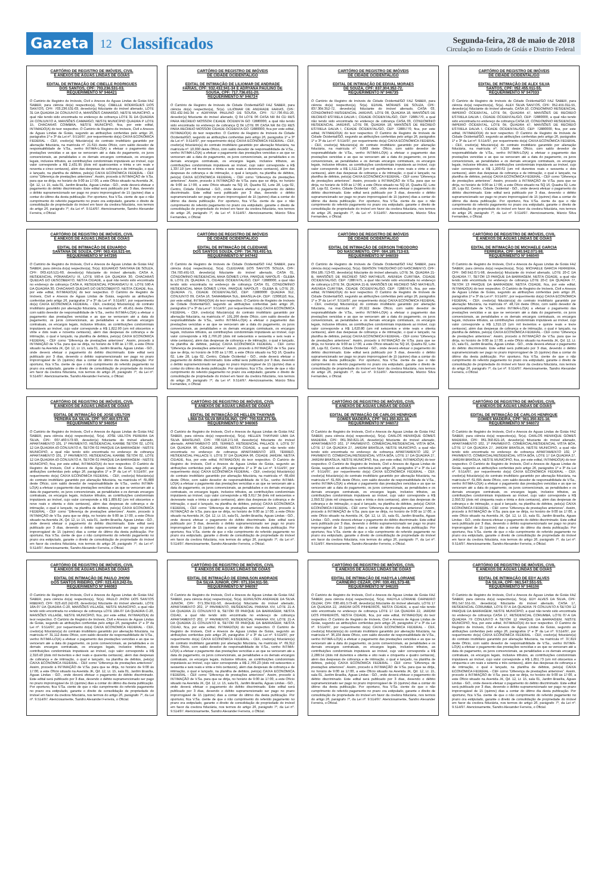Gazeta
12
Classificados
Segunda-feira, 28 de maio de 2018
Circulação no Estado de Goiás e Distrito Federal
CARTÓRIO DE REGISTRO DE IMÓVEIS, CIVIL
E ANEXOS DE ÁGUAS LINDAS DE GOIÁS
EDITAL DE INTIMAÇÃO DE CIBELLE RODRIGUES
DOS SANTOS, CPF: 703.236.531-03.
REQUERIMENTO Nº 946421
O Cartório de Registro de Imóveis, Civil e Anexos de Águas Lindas de Goiás FAZ SABER, para ciência do(a) respectivo(a), Sr(a). CIBELLE RODRIGUES DOS SANTOS, CPF: 703.236.531-03, devedor(a) fiduciante do imóvel alienado, LOTE 31 DA QUADRA 24 CONJUNTO A, MANSÕES CAMARGO, NESTE MUNICÍPIO, a qual não tendo sido encontrada no endereço de cobrança LOTE 31 DA QUADRA 24 CONJUNTO A, MANSÕES CAMARGO, NESTE MUNICÍPIO QUADRA P LOTE 15, CHÁCARAS COIMBRA, NESTE MUNICÍPIO, fica, por este edital, INTIMADO(A) do teor respectivo. O Cartório de Registro de Imóveis, Civil e Anexos de Águas Lindas de Goiás, segundo as atribuições conferidas pelo artigo 26, parágrafos 1º e 3º da Lei nº. 9.514/97, por requerimento do(a) CAIXA ECONOMICA FEDERAL - CEF, credor(a) fiduciário(a) do contrato imobiliário garantido por alienação fiduciária, na matrícula nº. 21.615 deste Ofício, com saldo devedor de responsabilidade de V.Sa., venho INTIMÁ-LO(A) a efetuar o pagamento das prestações vencidas e as que se venceram até a data do pagamento, os juros convencionais, as penalidades e os demais encargos contratuais, os encargos legais, inclusive tributos, as contribuições condominiais imputáveis ao imóvel, cujo valor corresponde a R$ 2,431.95 (dois mil quatrocentos e trinta e um reais e noventa e cinco centavos), além das despesas de cobrança e de intimação, o qual é lançado, na planilha de débitos, pelo(a) CAIXA ECONOMICA FEDERAL - CEF como "Diferença de prestações anteriores". Assim, procedo à INTIMAÇÃO de V.Sa. para que se dirija, no horário de 9:00 às 17:00, a este Ofício situado na Avenida JK, Qd. 12, Lt. 15, sala 01, Jardim Brasília, Águas Lindas - GO., onde deverá efetuar o pagamento do débito discriminado. Este edital será publicado por 3 dias, devendo o débito supramencionado ser pago no prazo improrrogável de 15 (quinze) dias a contar do último dia desta publicação. Por oportuno, fica V.Sa. ciente de que o não cumprimento do referido pagamento no prazo ora estipulado, garante o direito de consolidação de propriedade do imóvel em favor da credora fiduciária, nos termos do artigo 26, parágrafo 7º, da Lei nº. 9.514/97. Atenciosamente, Sandro Alexander Ferreira, o Oficial.
CARTÓRIO DE REGISTRO DE IMÓVEIS
DE CIDADE OCIDENTAL/GO
EDITAL DE INTIMAÇÃO DE LILIOMAR DE ANDRADE
FARIAS, CPF: 932.432.941-34 E ADRYANA PAULINO DE
SOUSA, CPF: 717.736.651-20.
REQUERIMENTO Nº 946724
O Cartório de Registro de Imóveis de Cidade Ocidental/GO FAZ SABER, para ciência do(a) respectivo(a), Sr(a). LILIOMAR DE ANDRADE FARIAS, CPF: 932.432.941-34 e ADRYANA PAULINO DE SOUSA, CPF: 717.736.651-20, devedor(a) fiduciante do imóvel alienado, Q 04 LOTE 06 CASA NR 84 CD RES PARA RECREIO MOSSOR CIDADE OCIDENTA GO 72880000, a qual não tendo sido encontrada no endereço de cobrança Q 04 LOTE 06 CASA NR 84 CD RES PARA RECREIO MOSSOR CIDADE OCIDENTA GO 72880000, fica por este edital, INTIMADO(A) do teor respectivo. O Cartório de Registro de Imóveis de Cidade Ocidental/GO, segundo as atribuições conferidas pelo artigo 26, parágrafos 1º e 3º da Lei nº. 9.514/97, por requerimento do(a) CAIXA ECONOMICA FEDERAL - CEF, credor(a) fiduciário(a) do contrato imobiliário garantido por alienação fiduciária, na matrícula nº. 10,030 deste Ofício, com saldo devedor de responsabilidade de V.Sa., venho INTIMÁ-LO(A) a efetuar o pagamento das prestações vencidas e as que se venceram até a data do pagamento, os juros convencionais, as penalidades e os demais encargos contratuais, os encargos legais, inclusive tributos, as contribuições condominiais imputáveis ao imóvel, cujo valor corresponde a R$ 1,337.19 (um mil trezentos e trinta e sete reais e dezenove centavos), além das despesas de cobrança e de intimação, o qual é lançado, na planilha de débitos, pelo(a) CAIXA ECONOMICA FEDERAL - CEF como "Diferença de prestações anteriores". Assim, procedo à INTIMAÇÃO de V.Sa. para que se dirija, no horário de 9:00 às 17:00, a este Ofício situado na SQ 16, Quadra 02, Lote 28, Loja 02, Centro, Cidade Ocidental - GO., onde deverá efetuar o pagamento do débito discriminado. Este edital será publicado por 3 dias, devendo o débito supramencionado ser pago no prazo improrrogável de 15 (quinze) dias a contar do último dia desta publicação. Por oportuno, fica V.Sa. ciente de que o não cumprimento do referido pagamento no prazo ora estipulado, garante o direito de consolidação de propriedade do imóvel em favor da credora fiduciária, nos termos do artigo 26, parágrafo 7º, da Lei nº. 9.514/97. Atenciosamente, Márcio Silva Fernandes, o Oficial.
CARTÓRIO DE REGISTRO DE IMÓVEIS
DE CIDADE OCIDENTAL/GO
EDITAL DE INTIMAÇÃO DE EDIVAL MORAES
DE SOUZA, CPF: 837.304.352-72.
REQUERIMENTO Nº 946735
O Cartório de Registro de Imóveis de Cidade Ocidental/GO FAZ SABER, para ciência do(a) respectivo(a), Sr(a). EDIVAL MORAES DE SOUZA, CPF: 837.304.352-72, devedor(a) fiduciante do imóvel alienado, CASA 03, CONDOMÍNIO RESIDENCIAL JARDINS, LOTE 08, QUADRA 18, MANSÕES DE RECREIO ESTRELA DALVA I, CIDADE OCIDENTAL/GO, CEP: 72885770, a qual não tendo sido encontrada no endereço de cobrança CASA 03, CONDOMÍNIO RESIDENCIAL JARDINS, LOTE 08, QUADRA 18, MANSÕES DE RECREIO ESTRELA DALVA I, CIDADE OCIDENTAL/GO, CEP: 72885770, fica, por este edital, INTIMADO(A) do teor respectivo. O Cartório de Registro de Imóveis de Cidade Ocidental/GO, segundo as atribuições conferidas pelo artigo 26, parágrafos 1º e 3º da Lei nº. 9.514/97, por requerimento do(a) CAIXA ECONOMICA FEDERAL - CEF, credor(a) fiduciário(a) do contrato imobiliário garantido por alienação fiduciária, na matrícula nº. 9,863 deste Ofício, com saldo devedor de responsabilidade de V.Sa., venho INTIMÁ-LO(A) a efetuar o pagamento das prestações vencidas e as que se venceram até a data do pagamento, os juros convencionais, as penalidades e os demais encargos contratuais, os encargos legais, inclusive tributos, as contribuições condominiais imputáveis ao imóvel, cujo valor corresponde a R$ 1,511.28 (um mil quinhentos e onze reais e vinte e oito centavos), além das despesas de cobrança e de intimação, o qual é lançado, na planilha de débitos, pelo(a) CAIXA ECONOMICA FEDERAL - CEF como "Diferença de prestações anteriores". Assim, procedo à INTIMAÇÃO de V.Sa. para que se dirija, no horário de 9:00 às 17:00, a este Ofício situado na SQ 16, Quadra 02, Lote 28, Loja 02, Centro, Cidade Ocidental - GO., onde deverá efetuar o pagamento do débito discriminado. Este edital será publicado por 3 dias, devendo o débito supramencionado ser pago no prazo improrrogável de 15 (quinze) dias a contar do último dia desta publicação. Por oportuno, fica V.Sa. ciente de que o não cumprimento do referido pagamento no prazo ora estipulado, garante o direito de consolidação de propriedade do imóvel em favor da credora fiduciária, nos termos do artigo 26, parágrafo 7º, da Lei nº. 9.514/97. Atenciosamente, Márcio Silva Fernandes, o Oficial.
CARTÓRIO DE REGISTRO DE IMÓVEIS
DE CIDADE OCIDENTAL/GO
EDITAL DE INTIMAÇÃO DE ALEX SILVA
SANTOS, CPF: 052.455.011-55.
REQUERIMENTO Nº 947033
O Cartório de Registro de Imóveis de Cidade Ocidental/GO FAZ SABER, para ciência do(a) respectivo(a), Sr(a). ALEX SILVA SANTOS, CPF: 052.455.011-55, devedor(a) fiduciante do imóvel alienado, CASA 10, CONDOMÍNIO RESIDENCIAL IMPÉRIO OCIDENTAL, LOTE 04, QUADRA 47, MANSÕES DE RECREIO ESTRELA DALVA I, CIDADE OCIDENTAL/GO, CEP: 72880000, a qual não tendo sido encontrada no endereço de cobrança CASA 10, CONDOMÍNIO RESIDENCIAL IMPÉRIO OCIDENTAL, LOTE 04, QUADRA 47, MANSÕES DE RECREIO ESTRELA DALVA I, CIDADE OCIDENTAL/GO, CEP: 72880000, fica, por este edital, INTIMADO(A) do teor respectivo. O Cartório de Registro de Imóveis de Cidade Ocidental/GO, segundo as atribuições conferidas pelo artigo 26, parágrafos 1º e 3º da Lei nº. 9.514/97, por requerimento do(a) CAIXA ECONOMICA FEDERAL - CEF, credor(a) fiduciário(a) do contrato imobiliário garantido por alienação fiduciária, na matrícula nº. 5,329 deste Ofício, com saldo devedor de responsabilidade de V.Sa., venho INTIMÁ-LO(A) a efetuar o pagamento das prestações vencidas e as que se venceram até a data do pagamento, os juros convencionais, as penalidades e os demais encargos contratuais, os encargos legais, inclusive tributos, as contribuições condominiais imputáveis ao imóvel, cujo valor corresponde a R$ 1,200.62 (um mil duzentos reais e sessenta e dois centavos), além das despesas de cobrança e de intimação, o qual é lançado, na planilha de débitos, pelo(a) CAIXA ECONOMICA FEDERAL - CEF como "Diferença de prestações anteriores". Assim, procedo à INTIMAÇÃO de V.Sa. para que se dirija, no horário de 9:00 às 17:00, a este Ofício situado na SQ 16, Quadra 02, Lote 28, Loja 02, Centro, Cidade Ocidental - GO., onde deverá efetuar o pagamento do débito discriminado. Este edital será publicado por 3 dias, devendo o débito supramencionado ser pago no prazo improrrogável de 15 (quinze) dias a contar do último dia desta publicação. Por oportuno, fica V.Sa. ciente de que o não cumprimento do referido pagamento no prazo ora estipulado, garante o direito de consolidação de propriedade do imóvel em favor da credora fiduciária, nos termos do artigo 26, parágrafo 7º, da Lei nº. 9.514/97. Atenciosamente, Márcio Silva Fernandes, o Oficial.
CARTÓRIO DE REGISTRO DE IMÓVEIS, CIVIL
E ANEXOS DE ÁGUAS LINDAS DE GOIÁS
EDITAL DE INTIMAÇÃO DE EDUARDO
SANTANA DE SOUZA, CPF: 063.416.521-60.
REQUERIMENTO Nº 947295
O Cartório de Registro de Imóveis, Civil e Anexos de Águas Lindas de Goiás FAZ SABER, para ciência do(a) respectivo(a), Sr(a). EDUARDO SANTANA DE SOUZA, CPF: 063.416.521-60, devedor(a) fiduciante do imóvel alienado, CASA A, RESIDENCIAL PORANGATU III, LOTE 590-A DA QUADRA 30, CHÁCARAS QUEDAS DO DESCOBERTO, NESTA CIDADE, a qual não tendo sido encontrada no endereço de cobrança CASA A, RESIDENCIAL PORANGATU III, LOTE 590-A DA QUADRA 30, CHÁCARAS QUEDAS DO DESCOBERTO, NESTA CIDADE, fica, por este edital, INTIMADO(A) do teor respectivo. O Cartório de Registro de Imóveis, Civil e Anexos de Águas Lindas de Goiás, segundo as atribuições conferidas pelo artigo 26, parágrafos 1º e 3º da Lei nº. 9.514/97, por requerimento do(a) CAIXA ECONOMICA FEDERAL - CEF, credor(a) fiduciário(a) do contrato imobiliário garantido por alienação fiduciária, na matrícula nº. 49,451 deste Ofício, com saldo devedor de responsabilidade de V.Sa., venho INTIMÁ-LO(A) a efetuar o pagamento das prestações vencidas e as que se venceram até a data do pagamento, os juros convencionais, as penalidades e os demais encargos contratuais, os encargos legais, inclusive tributos, as contribuições condominiais imputáveis ao imóvel, cujo valor corresponde a R$ 1,822.90 (um mil oitocentos e vinte e dois reais e noventa centavos), além das despesas de cobrança e de intimação, o qual é lançado, na planilha de débitos, pelo(a) CAIXA ECONOMICA FEDERAL - CEF como "Diferença de prestações anteriores". Assim, procedo à INTIMAÇÃO de V.Sa. para que se dirija, no horário de 9:00 às 17:00, a este Ofício situado na Avenida JK, Qd. 12, Lt. 15, sala 01, Jardim Brasília, Águas Lindas - GO., onde deverá efetuar o pagamento do débito discriminado. Este edital será publicado por 3 dias, devendo o débito supramencionado ser pago no prazo improrrogável de 15 (quinze) dias a contar do último dia desta publicação. Por oportuno, fica V.Sa. ciente de que o não cumprimento do referido pagamento no prazo ora estipulado, garante o direito de consolidação de propriedade do imóvel em favor da credora fiduciária, nos termos do artigo 26, parágrafo 7º, da Lei nº. 9.514/97. Atenciosamente, Sandro Alexander Ferreira, o Oficial.
CARTÓRIO DE REGISTRO DE IMÓVEIS
DE CIDADE OCIDENTAL/GO
EDITAL DE INTIMAÇÃO DE CLEIDIANE
DOS SANTOS SOUZA, CPF: 734.793.491-53.
REQUERIMENTO Nº 947442
O Cartório de Registro de Imóveis de Cidade Ocidental/GO FAZ SABER, para ciência do(a) respectivo(a), Sr(a). CLEIDIANE DOS SANTOS SOUZA, CPF: 734.793.491-53, devedor(a) fiduciante do imóvel alienado, CASA 01, CONDOMÍNIO RESIDENCIAL MAIA GOMES LYRA, PARQUE NÁPOLIS - GLEBA B, LOTE 29, QUADRA 71, CIDADE OCIDENTAL/GO, CEP: 72880000, a qual não tendo sido encontrada no endereço de cobrança CASA 01, CONDOMÍNIO RESIDENCIAL MAIA GOMES LYRA, PARQUE NÁPOLIS - GLEBA B, LOTE 29, QUADRA 71, CIDADE OCIDENTAL/GO, CEP: 72880000 QUADRA 312, CONJUNTO 09, CASA 16, SAMAMBAIA SUL, BRASÍLIA-DF, CEP: 72308110, fica, por este edital, INTIMADO(A) do teor respectivo. O Cartório de Registro de Imóveis de Cidade Ocidental/GO, segundo as atribuições conferidas pelo artigo 26, parágrafos 1º e 3º da Lei nº. 9.514/97, por requerimento do(a) CAIXA ECONOMICA FEDERAL - CEF, credor(a) fiduciário(a) do contrato imobiliário garantido por alienação fiduciária, na matrícula nº. 191,266 deste Ofício, com saldo devedor de responsabilidade de V.Sa., venho INTIMÁ-LO(A) a efetuar o pagamento das prestações vencidas e as que se venceram até a data do pagamento, os juros convencionais, as penalidades e os demais encargos contratuais, os encargos legais, inclusive tributos, as contribuições condominiais imputáveis ao imóvel, cujo valor corresponde a R$ 2,766.20 (dois mil setecentos e sessenta e seis reais e vinte centavos), além das despesas de cobrança e de intimação, o qual é lançado, na planilha de débitos, pelo(a) CAIXA ECONOMICA FEDERAL - CEF como "Diferença de prestações anteriores". Assim, procedo à INTIMAÇÃO de V.Sa. para que se dirija, no horário de 9:00 às 17:00, a este Ofício situado na SQ 16, Quadra 02, Lote 28, Loja 02, Centro, Cidade Ocidental - GO., onde deverá efetuar o pagamento do débito discriminado. Este edital será publicado por 3 dias, devendo o débito supramencionado ser pago no prazo improrrogável de 15 (quinze) dias a contar do último dia desta publicação. Por oportuno, fica V.Sa. ciente de que o não cumprimento do referido pagamento no prazo ora estipulado, garante o direito de consolidação de propriedade do imóvel em favor da credora fiduciária, nos termos do artigo 26, parágrafo 7º, da Lei nº. 9.514/97. Atenciosamente, Márcio Silva Fernandes, o Oficial.
CARTÓRIO DE REGISTRO DE IMÓVEIS
DE CIDADE OCIDENTAL/GO
EDITAL DE INTIMAÇÃO DE GERSON THEODORO
DO NASCIMENTO, CPF: 064.185.713-63.
REQUERIMENTO Nº 946039
O Cartório de Registro de Imóveis de Cidade Ocidental/GO FAZ SABER, para ciência do(a) respectivo(a), Sr(a). GERSON THEODORO DO NASCIMENTO, CPF: 064.185.713-63, devedor(a) fiduciante do imóvel alienado, LOTE 34, QUADRA 21-B, MANSÕES DE RECREIO SÃO MATHEUS, AVENIDA CURITIBA, CIDADE OCIDENTAL/GO, CEP: 72887475, a qual não tendo sido encontrada no endereço de cobrança LOTE 34, QUADRA 21-B, MANSÕES DE RECREIO SÃO MATHEUS, AVENIDA CURITIBA, CIDADE OCIDENTAL/GO, CEP: 72887475, fica, por este edital, INTIMADO(A) do teor respectivo. O Cartório de Registro de Imóveis de Cidade Ocidental/GO, segundo as atribuições conferidas pelo artigo 26, parágrafos 1º e 3º da Lei nº. 9.514/97, por requerimento do(a) CAIXA ECONOMICA FEDERAL - CEF, credor(a) fiduciário(a) do contrato imobiliário garantido por alienação fiduciária, na matrícula nº. 26,922 deste Ofício, com saldo devedor de responsabilidade de V.Sa., venho INTIMÁ-LO(A) a efetuar o pagamento das prestações vencidas e as que se venceram até a data do pagamento, os juros convencionais, as penalidades e os demais encargos contratuais, os encargos legais, inclusive tributos, as contribuições condominiais imputáveis ao imóvel, cujo valor corresponde a R$ 1,620.80 (um mil seiscentos e vinte reais e oitenta centavos), além das despesas de cobrança e de intimação, o qual é lançado, na planilha de débitos, pelo(a) CAIXA ECONOMICA FEDERAL - CEF como "Diferença de prestações anteriores". Assim, procedo à INTIMAÇÃO de V.Sa. para que se dirija, no horário de 9:00 às 17:00, a este Ofício situado na SQ 16, Quadra 02, Lote 28, Loja 02, Centro, Cidade Ocidental - GO., onde deverá efetuar o pagamento do débito discriminado. Este edital será publicado por 3 dias, devendo o débito supramencionado ser pago no prazo improrrogável de 15 (quinze) dias a contar do último dia desta publicação. Por oportuno, fica V.Sa. ciente de que o não cumprimento do referido pagamento no prazo ora estipulado, garante o direito de consolidação de propriedade do imóvel em favor da credora fiduciária, nos termos do artigo 26, parágrafo 7º, da Lei nº. 9.514/97. Atenciosamente, Márcio Silva Fernandes, o Oficial.
CARTÓRIO DE REGISTRO DE IMÓVEIS, CIVIL
E ANEXOS DE ÁGUAS LINDAS DE GOIÁS
EDITAL DE INTIMAÇÃO DE MICHAELE GARCIA
FERREIRA, CPF: 040.942.071-98.
REQUERIMENTO Nº 946040
O Cartório de Registro de Imóveis, Civil e Anexos de Águas Lindas de Goiás FAZ SABER, para ciência do(a) respectivo(a), Sr(a). MICHAELE GARCIA FERREIRA, CPF: 040.942.071-98, devedor(a) fiduciante do imóvel alienado, LOTE 20-C DA QUADRA 77, SETOR 13 PARQUE DA BARRAGEM, NESTA CIDADE, a qual não tendo sido encontrada no endereço de cobrança LOTE 20-C DA QUADRA 77, SETOR 13 PARQUE DA BARRAGEM, NESTA CIDADE, fica, por este edital, INTIMADO(A) do teor respectivo. O Cartório de Registro de Imóveis, Civil e Anexos de Águas Lindas de Goiás, segundo as atribuições conferidas pelo artigo 26, parágrafos 1º e 3º da Lei nº. 9.514/97, por requerimento do(a) CAIXA ECONOMICA FEDERAL - CEF, credor(a) fiduciário(a) do contrato imobiliário garantido por alienação fiduciária, na matrícula nº. 48,724 deste Ofício, com saldo devedor de responsabilidade de V.Sa., venho INTIMÁ-LO(A) a efetuar o pagamento das prestações vencidas e as que se venceram até a data do pagamento, os juros convencionais, as penalidades e os demais encargos contratuais, os encargos legais, inclusive tributos, as contribuições condominiais imputáveis ao imóvel, cujo valor corresponde a R$ 1,315.13 (um mil trezentos e quinze reais e treze centavos), além das despesas de cobrança e de intimação, o qual é lançado, na planilha de débitos, pelo(a) CAIXA ECONOMICA FEDERAL - CEF como "Diferença de prestações anteriores". Assim, procedo à INTIMAÇÃO de V.Sa. para que se dirija, no horário de 9:00 às 17:00, a este Ofício situado na Avenida JK, Qd. 12, Lt. 15, sala 01, Jardim Brasília, Águas Lindas - GO., onde deverá efetuar o pagamento do débito discriminado. Este edital será publicado por 3 dias, devendo o débito supramencionado ser pago no prazo improrrogável de 15 (quinze) dias a contar do último dia desta publicação. Por oportuno, fica V.Sa. ciente de que o não cumprimento do referido pagamento no prazo ora estipulado, garante o direito de consolidação de propriedade do imóvel em favor da credora fiduciária, nos termos do artigo 26, parágrafo 7º, da Lei nº. 9.514/97. Atenciosamente, Sandro Alexander Ferreira, o Oficial.
CARTÓRIO DE REGISTRO DE IMÓVEIS, CIVIL
E ANEXOS DE ÁGUAS LINDAS DE GOIÁS
EDITAL DE INTIMAÇÃO DE JOSE UELTON
PEREIRA DA SILVA, CPF: 007.460.573-93.
REQUERIMENTO Nº 946054
O Cartório de Registro de Imóveis, Civil e Anexos de Águas Lindas de Goiás FAZ SABER, para ciência do(a) respectivo(a), Sr(a). JOSE UELTON PEREIRA DA SILVA, CPF: 007.460.573-93, devedor(a) fiduciante do imóvel alienado, APARTAMENTO 101, 1º PAVIMENTO, RESIDENCIAL KARIBE SETOR 02, LOTE 12 DA QUADRA 43 CONJUNTO A, SETOR 02 PARQUE DA BARRAGEM - NESTE MUNICIPIO, a qual não tendo sido encontrada no endereço de cobrança APARTAMENTO 101, 1º PAVIMENTO, RESIDENCIAL KARIBE SETOR 02, LOTE 12 DA QUADRA 43 CONJUNTO A, SETOR 02 PARQUE DA BARRAGEM - NESTE MUNICIPIO, fica, por este edital, INTIMADO(A) do teor respectivo. O Cartório de Registro de Imóveis, Civil e Anexos de Águas Lindas de Goiás, segundo as atribuições conferidas pelo artigo 26, parágrafos 1º e 3º da Lei nº. 9.514/97, por requerimento do(a) CAIXA ECONOMICA FEDERAL - CEF, credor(a) fiduciário(a) do contrato imobiliário garantido por alienação fiduciária, na matrícula nº. 65,800 deste Ofício, com saldo devedor de responsabilidade de V.Sa., venho INTIMÁ-LO(A) a efetuar o pagamento das prestações vencidas e as que se venceram até a data do pagamento, os juros convencionais, as penalidades e os demais encargos contratuais, os encargos legais, inclusive tributos, as contribuições condominiais imputáveis ao imóvel, cujo valor corresponde a R$ 1,809.82 (um mil oitocentos e nove reais e oitenta e dois centavos), além das despesas de cobrança e de intimação, o qual é lançado, na planilha de débitos, pelo(a) CAIXA ECONOMICA FEDERAL - CEF como "Diferença de prestações anteriores". Assim, procedo à INTIMAÇÃO de V.Sa. para que se dirija, no horário de 9:00 às 17:00, a este Ofício situado na Avenida JK, Qd. 12, Lt. 15, sala 01, Jardim Brasília, Águas Lindas - GO., onde deverá efetuar o pagamento do débito discriminado. Este edital será publicado por 3 dias, devendo o débito supramencionado ser pago no prazo improrrogável de 15 (quinze) dias a contar do último dia desta publicação. Por oportuno, fica V.Sa. ciente de que o não cumprimento do referido pagamento no prazo ora estipulado, garante o direito de consolidação de propriedade do imóvel em favor da credora fiduciária, nos termos do artigo 26, parágrafo 7º, da Lei nº. 9.514/97. Atenciosamente, Sandro Alexander Ferreira, o Oficial.
CARTÓRIO DE REGISTRO DE IMÓVEIS, CIVIL
E ANEXOS DE ÁGUAS LINDAS DE GOIÁS
EDITAL DE INTIMAÇÃO DE HELLEN THAYNAR
LIMA DA SILVA BRASILINO, CPF: 700.518.271-58.
REQUERIMENTO Nº 946065
O Cartório de Registro de Imóveis, Civil e Anexos de Águas Lindas de Goiás FAZ SABER, para ciência do(a) respectivo(a), Sr(a). HELLEN THAYNAR LIMA DA SILVA BRASILINO, CPF: 700.518.271-58, devedor(a) fiduciante do imóvel alienado, APARTAMENTO 103, TÉRREO, RESIDENCIAL PALLACE II, LOTE 37 DA QUADRA 96, CIDADE JARDIM, NESTA CIDADE, a qual não tendo sido encontrada no endereço de cobrança APARTAMENTO 103, TÉRREO, RESIDENCIAL PALLACE II, LOTE 37 DA QUADRA 96, CIDADE JARDIM, NESTA CIDADE, fica, por este edital, INTIMADO(A) do teor respectivo. O Cartório de Registro de Imóveis, Civil e Anexos de Águas Lindas de Goiás, segundo as atribuições conferidas pelo artigo 26, parágrafos 1º e 3º da Lei nº. 9.514/97, por requerimento do(a) CAIXA ECONOMICA FEDERAL - CEF, credor(a) fiduciário(a) do contrato imobiliário garantido por alienação fiduciária, na matrícula nº. 68,494 deste Ofício, com saldo devedor de responsabilidade de V.Sa., venho INTIMÁ-LO(A) a efetuar o pagamento das prestações vencidas e as que se venceram até a data do pagamento, os juros convencionais, as penalidades e os demais encargos contratuais, os encargos legais, inclusive tributos, as contribuições condominiais imputáveis ao imóvel, cujo valor corresponde a R$ 3,617.34 (três mil seiscentos e dezessete reais e trinta e quatro centavos), além das despesas de cobrança e de intimação, o qual é lançado, na planilha de débitos, pelo(a) CAIXA ECONOMICA FEDERAL - CEF como "Diferença de prestações anteriores". Assim, procedo à INTIMAÇÃO de V.Sa. para que se dirija, no horário de 9:00 às 17:00, a este Ofício situado na Avenida JK, Qd. 12, Lt. 15, sala 01, Jardim Brasília, Águas Lindas - GO., onde deverá efetuar o pagamento do débito discriminado. Este edital será publicado por 3 dias, devendo o débito supramencionado ser pago no prazo improrrogável de 15 (quinze) dias a contar do último dia desta publicação. Por oportuno, fica V.Sa. ciente de que o não cumprimento do referido pagamento no prazo ora estipulado, garante o direito de consolidação de propriedade do imóvel em favor da credora fiduciária, nos termos do artigo 26, parágrafo 7º, da Lei nº. 9.514/97. Atenciosamente, Sandro Alexander Ferreira, o Oficial.
CARTÓRIO DE REGISTRO DE IMÓVEIS, CIVIL
E ANEXOS DE ÁGUAS LINDAS DE GOIÁS
EDITAL DE INTIMAÇÃO DE CARLOS HENRIQUE
GOMES MADEIRA, CPF: 061.350.821-16.
REQUERIMENTO Nº 946072
O Cartório de Registro de Imóveis, Civil e Anexos de Águas Lindas de Goiás FAZ SABER, para ciência do(a) respectivo(a), Sr(a). CARLOS HENRIQUE GOMES MADEIRA, CPF: 061.350.821-16, devedor(a) fiduciante do imóvel alienado, APARTAMENTO 102, 1º PAVIMENTO, COMERCIAL/RESIDENCIAL VISTA BOA, LOTE 17 DA QUADRA 27, JARDIM BRASILIA, NESTE MUNICÍPIO, a qual não tendo sido encontrada no endereço de cobrança APARTAMENTO 102, 1º PAVIMENTO, COMERCIAL/RESIDENCIAL VISTA BOA, LOTE 17 DA QUADRA 27, JARDIM BRASILIA, NESTE MUNICÍPIO, fica, por este edital, INTIMADO(A) do teor respectivo. O Cartório de Registro de Imóveis, Civil e Anexos de Águas Lindas de Goiás, segundo as atribuições conferidas pelo artigo 26, parágrafos 1º e 3º da Lei nº. 9.514/97, por requerimento do(a) CAIXA ECONOMICA FEDERAL - CEF, credor(a) fiduciário(a) do contrato imobiliário garantido por alienação fiduciária, na matrícula nº. 61,695 deste Ofício, com saldo devedor de responsabilidade de V.Sa., venho INTIMÁ-LO(A) a efetuar o pagamento das prestações vencidas e as que se venceram até a data do pagamento, os juros convencionais, as penalidades e os demais encargos contratuais, os encargos legais, inclusive tributos, as contribuições condominiais imputáveis ao imóvel, cujo valor corresponde a R$ 2,050.32 (dois mil cinquenta reais e trinta e dois centavos), além das despesas de cobrança e de intimação, o qual é lançado, na planilha de débitos, pelo(a) CAIXA ECONOMICA FEDERAL - CEF como "Diferença de prestações anteriores". Assim, procedo à INTIMAÇÃO de V.Sa. para que se dirija, no horário de 9:00 às 17:00, a este Ofício situado na Avenida JK, Qd. 12, Lt. 15, sala 01, Jardim Brasília, Águas Lindas - GO., onde deverá efetuar o pagamento do débito discriminado. Este edital será publicado por 3 dias, devendo o débito supramencionado ser pago no prazo improrrogável de 15 (quinze) dias a contar do último dia desta publicação. Por oportuno, fica V.Sa. ciente de que o não cumprimento do referido pagamento no prazo ora estipulado, garante o direito de consolidação de propriedade do imóvel em favor da credora fiduciária, nos termos do artigo 26, parágrafo 7º, da Lei nº. 9.514/97. Atenciosamente, Sandro Alexander Ferreira, o Oficial.
CARTÓRIO DE REGISTRO DE IMÓVEIS, CIVIL
E ANEXOS DE ÁGUAS LINDAS DE GOIÁS
EDITAL DE INTIMAÇÃO DE CARLOS HENRIQUE
GOMES MADEIRA, CPF: 061.350.821-16.
REQUERIMENTO Nº 946072
O Cartório de Registro de Imóveis, Civil e Anexos de Águas Lindas de Goiás FAZ SABER, para ciência do(a) respectivo(a), Sr(a). CARLOS HENRIQUE GOMES MADEIRA, CPF: 061.350.821-16, devedor(a) fiduciante do imóvel alienado, APARTAMENTO 102, 1º PAVIMENTO, COMERCIAL/RESIDENCIAL VISTA BOA, LOTE 17 DA QUADRA 27, JARDIM BRASILIA, NESTE MUNICÍPIO, a qual não tendo sido encontrada no endereço de cobrança APARTAMENTO 102, 1º PAVIMENTO, COMERCIAL/RESIDENCIAL VISTA BOA, LOTE 17 DA QUADRA 27, JARDIM BRASILIA, NESTE MUNICÍPIO, fica, por este edital, INTIMADO(A) do teor respectivo. O Cartório de Registro de Imóveis, Civil e Anexos de Águas Lindas de Goiás, segundo as atribuições conferidas pelo artigo 26, parágrafos 1º e 3º da Lei nº. 9.514/97, por requerimento do(a) CAIXA ECONOMICA FEDERAL - CEF, credor(a) fiduciário(a) do contrato imobiliário garantido por alienação fiduciária, na matrícula nº. 61,695 deste Ofício, com saldo devedor de responsabilidade de V.Sa., venho INTIMÁ-LO(A) a efetuar o pagamento das prestações vencidas e as que se venceram até a data do pagamento, os juros convencionais, as penalidades e os demais encargos contratuais, os encargos legais, inclusive tributos, as contribuições condominiais imputáveis ao imóvel, cujo valor corresponde a R$ 2,050.32 (dois mil cinquenta reais e trinta e dois centavos), além das despesas de cobrança e de intimação, o qual é lançado, na planilha de débitos, pelo(a) CAIXA ECONOMICA FEDERAL - CEF como "Diferença de prestações anteriores". Assim, procedo à INTIMAÇÃO de V.Sa. para que se dirija, no horário de 9:00 às 17:00, a este Ofício situado na Avenida JK, Qd. 12, Lt. 15, sala 01, Jardim Brasília, Águas Lindas - GO., onde deverá efetuar o pagamento do débito discriminado. Este edital será publicado por 3 dias, devendo o débito supramencionado ser pago no prazo improrrogável de 15 (quinze) dias a contar do último dia desta publicação. Por oportuno, fica V.Sa. ciente de que o não cumprimento do referido pagamento no prazo ora estipulado, garante o direito de consolidação de propriedade do imóvel em favor da credora fiduciária, nos termos do artigo 26, parágrafo 7º, da Lei nº. 9.514/97. Atenciosamente, Sandro Alexander Ferreira, o Oficial.
CARTÓRIO DE REGISTRO DE IMÓVEIS, CIVIL
E ANEXOS DE ÁGUAS LINDAS DE GOIÁS
EDITAL DE INTIMAÇÃO DE PAULO JHONI
DOS SANTOS RIBEIRO, CPF: 023.410.242-03.
REQUERIMENTO Nº 946083
O Cartório de Registro de Imóveis, Civil e Anexos de Águas Lindas de Goiás FAZ SABER, para ciência do(a) respectivo(a), Sr(a). PAULO JHONI DOS SANTOS RIBEIRO, CPF: 023.410.242-03, devedor(a) fiduciante do imóvel alienado, LOTE 18A-07 DA QUADRA C-20, MANSÕES VILLAGE, NESTE MUNICÍPIO, a qual não tendo sido encontrada no endereço de cobrança LOTE 18A-07 DA QUADRA C-20, MANSÕES VILLAGE, NESTE MUNICÍPIO, fica, por este edital, INTIMADO(A) do teor respectivo. O Cartório de Registro de Imóveis, Civil e Anexos de Águas Lindas de Goiás, segundo as atribuições conferidas pelo artigo 26, parágrafos 1º e 3º da Lei nº. 9.514/97, por requerimento do(a) CAIXA ECONOMICA FEDERAL - CEF, credor(a) fiduciário(a) do contrato imobiliário garantido por alienação fiduciária, na matrícula nº. 31,112 deste Ofício, com saldo devedor de responsabilidade de V.Sa., venho INTIMÁ-LO(A) a efetuar o pagamento das prestações vencidas e as que se venceram até a data do pagamento, os juros convencionais, as penalidades e os demais encargos contratuais, os encargos legais, inclusive tributos, as contribuições condominiais imputáveis ao imóvel, cujo valor corresponde a R$ 2,310.40 (dois mil trezentos e dez reais e quarenta centavos), além das despesas de cobrança e de intimação, o qual é lançado, na planilha de débitos, pelo(a) CAIXA ECONOMICA FEDERAL - CEF como "Diferença de prestações anteriores". Assim, procedo à INTIMAÇÃO de V.Sa. para que se dirija, no horário de 9:00 às 17:00, a este Ofício situado na Avenida JK, Qd. 12, Lt. 15, sala 01, Jardim Brasília, Águas Lindas - GO., onde deverá efetuar o pagamento do débito discriminado. Este edital será publicado por 3 dias, devendo o débito supramencionado ser pago no prazo improrrogável de 15 (quinze) dias a contar do último dia desta publicação. Por oportuno, fica V.Sa. ciente de que o não cumprimento do referido pagamento no prazo ora estipulado, garante o direito de consolidação de propriedade do imóvel em favor da credora fiduciária, nos termos do artigo 26, parágrafo 7º, da Lei nº. 9.514/97. Atenciosamente, Sandro Alexander Ferreira, o Oficial.
CARTÓRIO DE REGISTRO DE IMÓVEIS, CIVIL
E ANEXOS DE ÁGUAS LINDAS DE GOIÁS
EDITAL DE INTIMAÇÃO DE EDINILSON ANDRADE
DA SILVA JUNIOR, CPF: 071.334.911-50.
REQUERIMENTO Nº 946097
O Cartório de Registro de Imóveis, Civil e Anexos de Águas Lindas de Goiás FAZ SABER, para ciência do(a) respectivo(a), Sr(a). EDINILSON ANDRADE DA SILVA JUNIOR, CPF: 071.334.911-50, devedor(a) fiduciante do imóvel alienado, APARTAMENTO 202, 1º PAVIMENTO, RESIDENCIAL PARANA XIV, LOTE 21-A DA QUADRA 21 CONJUNTO B, SETOR 03 PARQUE DA BARRAGEM, NESTA CIDAD, a qual não tendo sido encontrada no endereço de cobrança APARTAMENTO 202, 1º PAVIMENTO, RESIDENCIAL PARANA XIV, LOTE 21-A DA QUADRA 21 CONJUNTO B, SETOR 03 PARQUE DA BARRAGEM, NESTA CIDAD, fica, por este edital, INTIMADO(A) do teor respectivo. O Cartório de Registro de Imóveis, Civil e Anexos de Águas Lindas de Goiás, segundo as atribuições conferidas pelo artigo 26, parágrafos 1º e 3º da Lei nº. 9.514/97, por requerimento do(a) CAIXA ECONOMICA FEDERAL - CEF, credor(a) fiduciário(a) do contrato imobiliário garantido por alienação fiduciária, na matrícula nº. 69,312 deste Ofício, com saldo devedor de responsabilidade de V.Sa., venho INTIMÁ-LO(A) a efetuar o pagamento das prestações vencidas e as que se venceram até a data do pagamento, os juros convencionais, as penalidades e os demais encargos contratuais, os encargos legais, inclusive tributos, as contribuições condominiais imputáveis ao imóvel, cujo valor corresponde a R$ 2,766.23 (dois mil setecentos e sessenta e seis reais e vinte e três centavos), além das despesas de cobrança e de intimação, o qual é lançado, na planilha de débitos, pelo(a) CAIXA ECONOMICA FEDERAL - CEF como "Diferença de prestações anteriores". Assim, procedo à INTIMAÇÃO de V.Sa. para que se dirija, no horário de 9:00 às 17:00, a este Ofício situado na Avenida JK, Qd. 12, Lt. 15, sala 01, Jardim Brasília, Águas Lindas - GO., onde deverá efetuar o pagamento do débito discriminado. Este edital será publicado por 3 dias, devendo o débito supramencionado ser pago no prazo improrrogável de 15 (quinze) dias a contar do último dia desta publicação. Por oportuno, fica V.Sa. ciente de que o não cumprimento do referido pagamento no prazo ora estipulado, garante o direito de consolidação de propriedade do imóvel em favor da credora fiduciária, nos termos do artigo 26, parágrafo 7º, da Lei nº. 9.514/97. Atenciosamente, Sandro Alexander Ferreira, o Oficial.
CARTÓRIO DE REGISTRO DE IMÓVEIS, CIVIL
E ANEXOS DE ÁGUAS LINDAS DE GOIÁS
EDITAL DE INTIMAÇÃO DE HADYLA LORIANE
CARNEIRO CEZAR, CPF: 030.491.573-48.
REQUERIMENTO Nº 946105
O Cartório de Registro de Imóveis, Civil e Anexos de Águas Lindas de Goiás FAZ SABER, para ciência do(a) respectivo(a), Sr(a). HADYLA LORIANE CARNEIRO CEZAR, CPF: 030.491.573-48, devedor(a) fiduciante do imóvel alienado, LOTE 17 DA QUADRA 22, JARDIM DOS PINHEIROS, NESTA CIDADE, a qual não tendo sido encontrada no endereço de cobrança LOTE 17 DA QUADRA 22, JARDIM DOS PINHEIROS, NESTA CIDADE, fica, por este edital, INTIMADO(A) do teor respectivo. O Cartório de Registro de Imóveis, Civil e Anexos de Águas Lindas de Goiás, segundo as atribuições conferidas pelo artigo 26, parágrafos 1º e 3º da Lei nº. 9.514/97, por requerimento do(a) CAIXA ECONOMICA FEDERAL - CEF, credor(a) fiduciário(a) do contrato imobiliário garantido por alienação fiduciária, na matrícula nº. 36,104 deste Ofício, com saldo devedor de responsabilidade de V.Sa., venho INTIMÁ-LO(A) a efetuar o pagamento das prestações vencidas e as que se venceram até a data do pagamento, os juros convencionais, as penalidades e os demais encargos contratuais, os encargos legais, inclusive tributos, as contribuições condominiais imputáveis ao imóvel, cujo valor corresponde a R$ 2,288.54 (dois mil duzentos e oitenta e oito reais e cinquenta e quatro centavos), além das despesas de cobrança e de intimação, o qual é lançado, na planilha de débitos, pelo(a) CAIXA ECONOMICA FEDERAL - CEF como "Diferença de prestações anteriores". Assim, procedo à INTIMAÇÃO de V.Sa. para que se dirija, no horário de 9:00 às 17:00, a este Ofício situado na Avenida JK, Qd. 12, Lt. 15, sala 01, Jardim Brasília, Águas Lindas - GO., onde deverá efetuar o pagamento do débito discriminado. Este edital será publicado por 3 dias, devendo o débito supramencionado ser pago no prazo improrrogável de 15 (quinze) dias a contar do último dia desta publicação. Por oportuno, fica V.Sa. ciente de que o não cumprimento do referido pagamento no prazo ora estipulado, garante o direito de consolidação de propriedade do imóvel em favor da credora fiduciária, nos termos do artigo 26, parágrafo 7º, da Lei nº. 9.514/97. Atenciosamente, Sandro Alexander Ferreira, o Oficial.
CARTÓRIO DE REGISTRO DE IMÓVEIS, CIVIL
E ANEXOS DE ÁGUAS LINDAS DE GOIÁS
EDITAL DE INTIMAÇÃO DE EDY ALVES
DA SILVA, CPF: 061.547.551-55.
REQUERIMENTO Nº 946106
O Cartório de Registro de Imóveis, Civil e Anexos de Águas Lindas de Goiás FAZ SABER, para ciência do(a) respectivo(a), Sr(a). EDY ALVES DA SILVA, CPF: 061.547.551-55, devedor(a) fiduciante do imóvel alienado, CASA 17, RESIDENCIAL CORUMBÁ, LOTE 07-A DA QUADRA 79 CONJUNTO A SETOR 12 PARQUE DA BARRAGEM, NESTE MUNICÍPIO, a qual não tendo sido encontrada no endereço de cobrança CASA 17, RESIDENCIAL CORUMBÁ, LOTE 07-A DA QUADRA 79 CONJUNTO A SETOR 12 PARQUE DA BARRAGEM, NESTE MUNICÍPIO, fica, por este edital, INTIMADO(A) do teor respectivo. O Cartório de Registro de Imóveis, Civil e Anexos de Águas Lindas de Goiás, segundo as atribuições conferidas pelo artigo 26, parágrafos 1º e 3º da Lei nº. 9.514/97, por requerimento do(a) CAIXA ECONOMICA FEDERAL - CEF, credor(a) fiduciário(a) do contrato imobiliário garantido por alienação fiduciária, na matrícula nº. 37,819 deste Ofício, com saldo devedor de responsabilidade de V.Sa., venho INTIMÁ-LO(A) a efetuar o pagamento das prestações vencidas e as que se venceram até a data do pagamento, os juros convencionais, as penalidades e os demais encargos contratuais, os encargos legais, inclusive tributos, as contribuições condominiais imputáveis ao imóvel, cujo valor corresponde a R$ 1,851.73 (um mil oitocentos e cinquenta e um reais e setenta e três centavos), além das despesas de cobrança e de intimação, o qual é lançado, na planilha de débitos, pelo(a) CAIXA ECONOMICA FEDERAL - CEF como "Diferença de prestações anteriores". Assim, procedo à INTIMAÇÃO de V.Sa. para que se dirija, no horário de 9:00 às 17:00, a este Ofício situado na Avenida JK, Qd. 12, Lt. 15, sala 01, Jardim Brasília, Águas Lindas - GO., onde deverá efetuar o pagamento do débito discriminado. Este edital será publicado por 3 dias, devendo o débito supramencionado ser pago no prazo improrrogável de 15 (quinze) dias a contar do último dia desta publicação. Por oportuno, fica V.Sa. ciente de que o não cumprimento do referido pagamento no prazo ora estipulado, garante o direito de consolidação de propriedade do imóvel em favor da credora fiduciária, nos termos do artigo 26, parágrafo 7º, da Lei nº. 9.514/97. Atenciosamente, Sandro Alexander Ferreira, o Oficial.